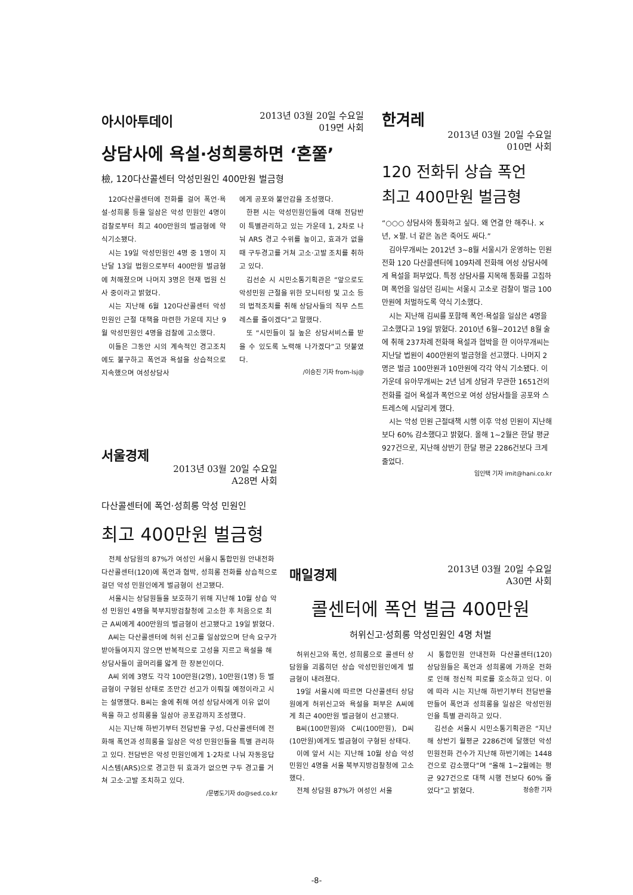아시아투데이 2013년 03월 20일 수요일
019면 사회
상담사에 욕설·성희롱하면 ‘혼쭐’
檢, 120다산콜센터 악성민원인 400만원 벌금형
120다산콜센터에 전화를 걸어 폭언·욕설·성희롱 등을 일삼은 악성 민원인 4명이 검찰로부터 최고 400만원의 벌금형에 약식기소됐다.
시는 19일 악성민원인 4명 중 1명이 지난달 13일 법원으로부터 400만원 벌금형에 처해졌으며 나머지 3명은 현재 법원 신사 중이라고 밝혔다.
시는 지난해 6월 120다산콜센터 악성민원인 근절 대책을 마련한 가운데 지난 9월 악성민원인 4명을 검찰에 고소했다.
이들은 그동안 시의 계속적인 경고조치에도 불구하고 폭언과 욕설을 상습적으로 지속했으며 여성상담사
에게 공포와 불안감을 조성했다.
한편 시는 악성민원인들에 대해 전담반이 특별관리하고 있는 가운데 1, 2차로 나눠 ARS 경고 수위를 높이고, 효과가 없을 때 구두경고를 거쳐 고소·고발 조치를 취하고 있다.
김선순 시 시민소통기획관은 “앞으로도 악성민원 근절을 위한 모니터링 및 고소 등의 법적조치를 취해 상담사들의 직무 스트레스를 줄이겠다”고 말했다.
또 “시민들이 질 높은 상담서비스를 받을 수 있도록 노력해 나가겠다”고 덧붙였다.
/이승진 기자 from-lsj@
한겨레
2013년 03월 20일 수요일
010면 사회
120 전화뒤 상습 폭언
최고 400만원 벌금형
“○○○ 상담사와 통화하고 싶다. 왜 연결 안 해주나. ×년, ×팔. 너 같은 놈은 죽어도 싸다.”
김아무개씨는 2012년 3~8월 서울시가 운영하는 민원전화 120 다산콜센터에 109차례 전화해 여성 상담사에게 욕설을 퍼부었다. 특정 상담사를 지목해 통화를 고집하며 폭언을 일삼던 김씨는 서울시 고소로 검찰이 벌금 100만원에 처벌하도록 약식 기소했다.
시는 지난해 김씨를 포함해 폭언·욕설을 일삼은 4명을 고소했다고 19일 밝혔다. 2010년 6월~2012년 8월 술에 취해 237차례 전화해 욕설과 협박을 한 이아무개씨는 지난달 법원이 400만원의 벌금형을 선고했다. 나머지 2명은 벌금 100만원과 10만원에 각각 약식 기소됐다. 이 가운데 유아무개씨는 2년 넘게 상담과 무관한 1651건의 전화를 걸어 욕설과 폭언으로 여성 상담사들을 공포와 스트레스에 시달리게 했다.
시는 악성 민원 근절대책 시행 이후 악성 민원이 지난해보다 60% 감소했다고 밝혔다. 올해 1~2월은 한달 평균 927건으로, 지난해 상반기 한달 평균 2286건보다 크게 줄었다.
임인택 기자 imit@hani.co.kr
서울경제
2013년 03월 20일 수요일
A28면 사회
다산콜센터에 폭언·성희롱 악성 민원인
최고 400만원 벌금형
전체 상담원의 87%가 여성인 서울시 통합민원 안내전화 다산콜센터(120)에 폭언과 협박, 성희롱 전화를 상습적으로 걸던 악성 민원인에게 벌금형이 선고됐다.
서울시는 상담원들을 보호하기 위해 지난해 10월 상습 악성 민원인 4명을 북부지방검찰청에 고소한 후 처음으로 최근 A씨에게 400만원의 벌금형이 선고됐다고 19일 밝혔다.
A씨는 다산콜센터에 허위 신고를 일삼았으며 단속 요구가 받아들여지지 않으면 반복적으로 고성을 지르고 욕설을 해 상담사들이 골머리를 앓게 한 장본인이다.
A씨 외에 3명도 각각 100만원(2명), 10만원(1명) 등 벌금형이 구형된 상태로 조만간 선고가 이뤄질 예정이라고 시는 설명했다. B씨는 술에 취해 여성 상담사에게 이유 없이 욕을 하고 성희롱을 일삼아 공포감까지 조성했다.
시는 지난해 하반기부터 전담반을 구성, 다산콜센터에 전화해 폭언과 성희롱을 일삼은 악성 민원인들을 특별 관리하고 있다. 전담반은 악성 민원인에게 1·2차로 나눠 자동응답시스템(ARS)으로 경고한 뒤 효과가 없으면 구두 경고를 거쳐 고소·고발 조치하고 있다.
/문병도기자 do@sed.co.kr
매일경제 2013년 03월 20일 수요일
A30면 사회
콜센터에 폭언 벌금 400만원
허위신고·성희롱 악성민원인 4명 처벌
허위신고와 폭언, 성희롱으로 콜센터 상담원을 괴롭히던 상습 악성민원인에게 벌금형이 내려졌다.
19일 서울시에 따르면 다산콜센터 상담원에게 허위신고와 욕설을 퍼부은 A씨에게 최근 400만원 벌금형이 선고됐다.
B씨(100만원)와 C씨(100만원), D씨(10만원)에게도 벌금형이 구형된 상태다.
이에 앞서 시는 지난해 10월 상습 악성민원인 4명을 서울 북부지방검찰청에 고소했다.
전체 상담원 87%가 여성인 서울
시 통합민원 안내전화 다산콜센터(120) 상담원들은 폭언과 성희롱에 가까운 전화로 인해 정신적 피로를 호소하고 있다. 이에 따라 시는 지난해 하반기부터 전담반을 만들어 폭언과 성희롱을 일삼은 악성민원인을 특별 관리하고 있다.
김선순 서울시 시민소통기획관은 “지난해 상반기 월평균 2286건에 달했던 악성민원전화 건수가 지난해 하반기에는 1448건으로 감소했다”며 “올해 1~2월에는 평균 927건으로 대책 시행 전보다 60% 줄었다”고 밝혔다. 정승환 기자
-8-